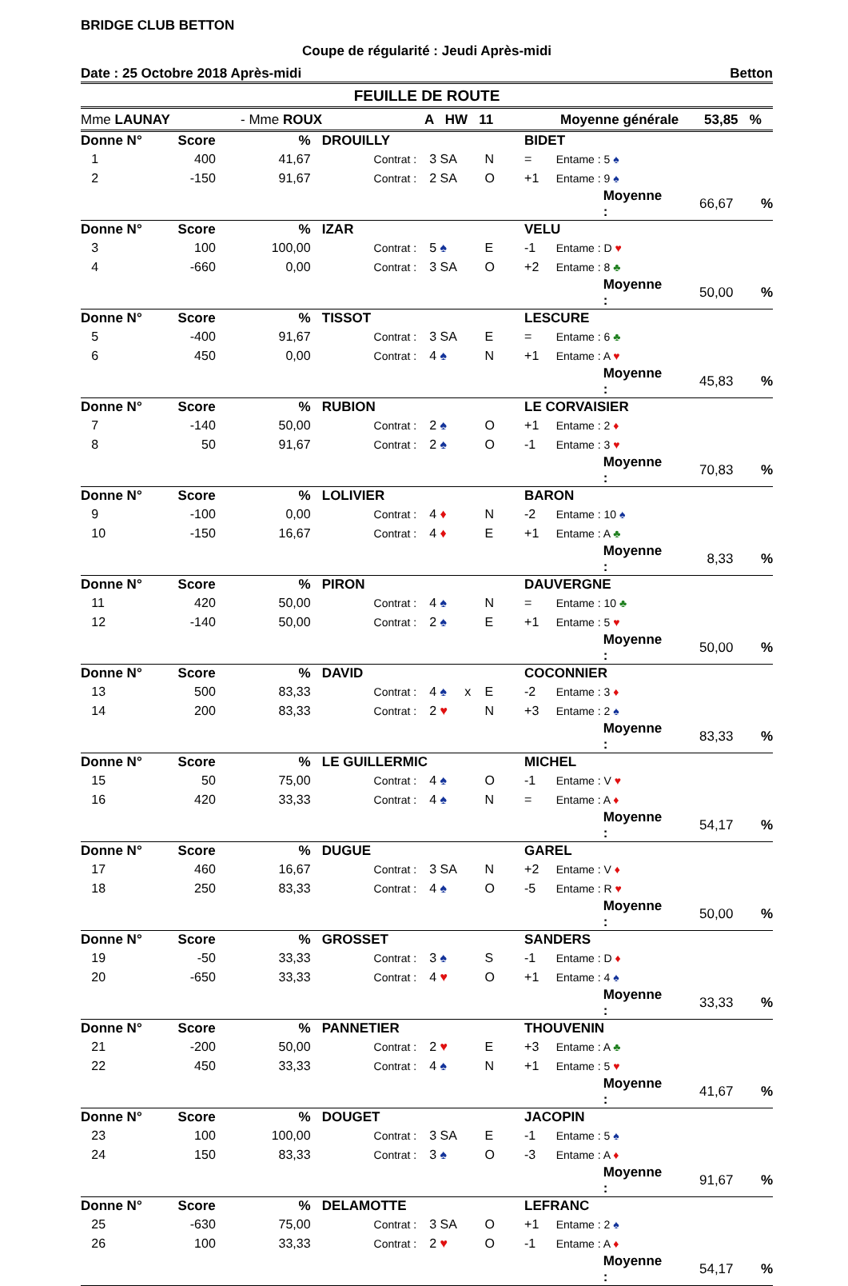BRIDGE CLUB BETTON
Coupe de régularité : Jeudi Après-midi
Date : 25 Octobre 2018 Après-midi Betton
FEUILLE DE ROUTE
Mme LAUNAY - Mme ROUX A HW 11 Moyenne générale 53,85 %
| Donne N° | Score | % | DROUILLY | | | | BIDET | | | | |
| 1 | 400 | 41,67 | | Contrat : | 3 SA | N | = | Entame : 5 ♠ | | | |
| 2 | -150 | 91,67 | | Contrat : | 2 SA | O | +1 | Entame : 9 ♠ | | | |
| | | | | | | | | | Moyenne : | 66,67 | % |
| Donne N° | Score | % | IZAR | | | | VELU | | | | |
| 3 | 100 | 100,00 | | Contrat : | 5 ♠ | E | -1 | Entame : D ♥ | | | |
| 4 | -660 | 0,00 | | Contrat : | 3 SA | O | +2 | Entame : 8 ♣ | | | |
| | | | | | | | | | Moyenne : | 50,00 | % |
| Donne N° | Score | % | TISSOT | | | | LESCURE | | | | |
| 5 | -400 | 91,67 | | Contrat : | 3 SA | E | = | Entame : 6 ♣ | | | |
| 6 | 450 | 0,00 | | Contrat : | 4 ♠ | N | +1 | Entame : A ♥ | | | |
| | | | | | | | | | Moyenne : | 45,83 | % |
| Donne N° | Score | % | RUBION | | | | LE CORVAISIER | | | | |
| 7 | -140 | 50,00 | | Contrat : | 2 ♠ | O | +1 | Entame : 2 ♦ | | | |
| 8 | 50 | 91,67 | | Contrat : | 2 ♠ | O | -1 | Entame : 3 ♥ | | | |
| | | | | | | | | | Moyenne : | 70,83 | % |
| Donne N° | Score | % | LOLIVIER | | | | BARON | | | | |
| 9 | -100 | 0,00 | | Contrat : | 4 ♦ | N | -2 | Entame : 10 ♠ | | | |
| 10 | -150 | 16,67 | | Contrat : | 4 ♦ | E | +1 | Entame : A ♣ | | | |
| | | | | | | | | | Moyenne : | 8,33 | % |
| Donne N° | Score | % | PIRON | | | | DAUVERGNE | | | | |
| 11 | 420 | 50,00 | | Contrat : | 4 ♠ | N | = | Entame : 10 ♣ | | | |
| 12 | -140 | 50,00 | | Contrat : | 2 ♠ | E | +1 | Entame : 5 ♥ | | | |
| | | | | | | | | | Moyenne : | 50,00 | % |
| Donne N° | Score | % | DAVID | | | | COCONNIER | | | | |
| 13 | 500 | 83,33 | | Contrat : | 4 ♠ x | E | -2 | Entame : 3 ♦ | | | |
| 14 | 200 | 83,33 | | Contrat : | 2 ♥ | N | +3 | Entame : 2 ♠ | | | |
| | | | | | | | | | Moyenne : | 83,33 | % |
| Donne N° | Score | % | LE GUILLERMIC | | | | MICHEL | | | | |
| 15 | 50 | 75,00 | | Contrat : | 4 ♠ | O | -1 | Entame : V ♥ | | | |
| 16 | 420 | 33,33 | | Contrat : | 4 ♠ | N | = | Entame : A ♦ | | | |
| | | | | | | | | | Moyenne : | 54,17 | % |
| Donne N° | Score | % | DUGUE | | | | GAREL | | | | |
| 17 | 460 | 16,67 | | Contrat : | 3 SA | N | +2 | Entame : V ♦ | | | |
| 18 | 250 | 83,33 | | Contrat : | 4 ♠ | O | -5 | Entame : R ♥ | | | |
| | | | | | | | | | Moyenne : | 50,00 | % |
| Donne N° | Score | % | GROSSET | | | | SANDERS | | | | |
| 19 | -50 | 33,33 | | Contrat : | 3 ♠ | S | -1 | Entame : D ♦ | | | |
| 20 | -650 | 33,33 | | Contrat : | 4 ♥ | O | +1 | Entame : 4 ♠ | | | |
| | | | | | | | | | Moyenne : | 33,33 | % |
| Donne N° | Score | % | PANNETIER | | | | THOUVENIN | | | | |
| 21 | -200 | 50,00 | | Contrat : | 2 ♥ | E | +3 | Entame : A ♣ | | | |
| 22 | 450 | 33,33 | | Contrat : | 4 ♠ | N | +1 | Entame : 5 ♥ | | | |
| | | | | | | | | | Moyenne : | 41,67 | % |
| Donne N° | Score | % | DOUGET | | | | JACOPIN | | | | |
| 23 | 100 | 100,00 | | Contrat : | 3 SA | E | -1 | Entame : 5 ♠ | | | |
| 24 | 150 | 83,33 | | Contrat : | 3 ♠ | O | -3 | Entame : A ♦ | | | |
| | | | | | | | | | Moyenne : | 91,67 | % |
| Donne N° | Score | % | DELAMOTTE | | | | LEFRANC | | | | |
| 25 | -630 | 75,00 | | Contrat : | 3 SA | O | +1 | Entame : 2 ♠ | | | |
| 26 | 100 | 33,33 | | Contrat : | 2 ♥ | O | -1 | Entame : A ♦ | | | |
| | | | | | | | | | Moyenne : | 54,17 | % |